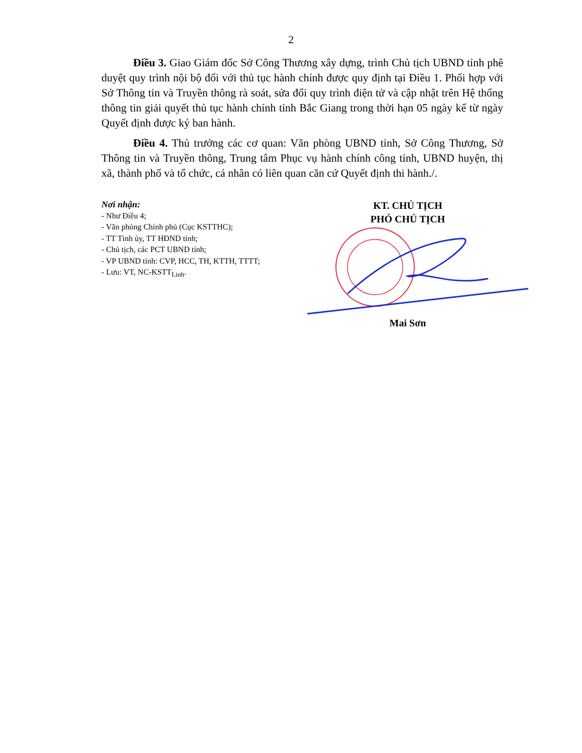2
Điều 3. Giao Giám đốc Sở Công Thương xây dựng, trình Chủ tịch UBND tỉnh phê duyệt quy trình nội bộ đối với thủ tục hành chính được quy định tại Điều 1. Phối hợp với Sở Thông tin và Truyền thông rà soát, sửa đổi quy trình điện tử và cập nhật trên Hệ thống thông tin giải quyết thủ tục hành chính tỉnh Bắc Giang trong thời hạn 05 ngày kể từ ngày Quyết định được ký ban hành.
Điều 4. Thủ trưởng các cơ quan: Văn phòng UBND tỉnh, Sở Công Thương, Sở Thông tin và Truyền thông, Trung tâm Phục vụ hành chính công tỉnh, UBND huyện, thị xã, thành phố và tổ chức, cá nhân có liên quan căn cứ Quyết định thi hành./.
Nơi nhận:
- Như Điều 4;
- Văn phòng Chính phủ (Cục KSTTHC);
- TT Tỉnh ủy, TT HĐND tỉnh;
- Chủ tịch, các PCT UBND tỉnh;
- VP UBND tỉnh: CVP, HCC, TH, KTTH, TTTT;
- Lưu: VT, NC-KSTT<sub>Linh</sub>.
KT. CHỦ TỊCH
PHÓ CHỦ TỊCH
Mai Sơn